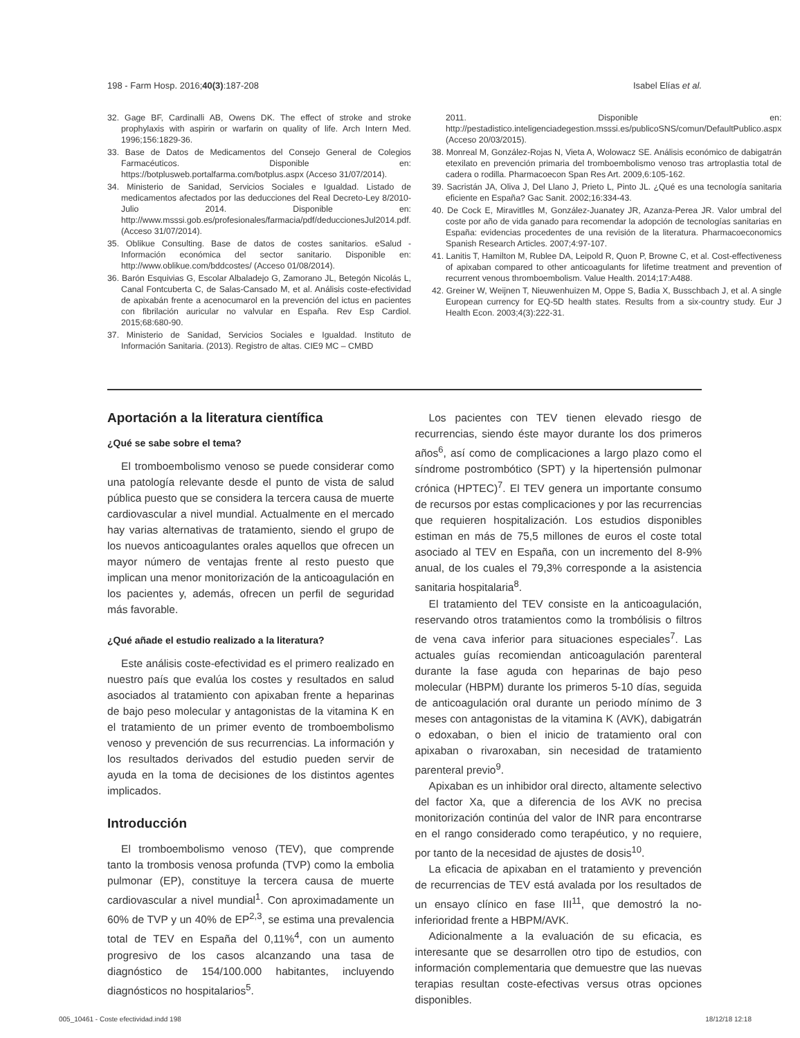198 - Farm Hosp. 2016;40(3):187-208 Isabel Elías et al.
32. Gage BF, Cardinalli AB, Owens DK. The effect of stroke and stroke prophylaxis with aspirin or warfarin on quality of life. Arch Intern Med. 1996;156:1829-36.
33. Base de Datos de Medicamentos del Consejo General de Colegios Farmacéuticos. Disponible en: https://botplusweb.portalfarma.com/botplus.aspx (Acceso 31/07/2014).
34. Ministerio de Sanidad, Servicios Sociales e Igualdad. Listado de medicamentos afectados por las deducciones del Real Decreto-Ley 8/2010- Julio 2014. Disponible en: http://www.msssi.gob.es/profesionales/farmacia/pdf/deduccionesJul2014.pdf. (Acceso 31/07/2014).
35. Oblikue Consulting. Base de datos de costes sanitarios. eSalud - Información económica del sector sanitario. Disponible en: http://www.oblikue.com/bddcostes/ (Acceso 01/08/2014).
36. Barón Esquivias G, Escolar Albaladejo G, Zamorano JL, Betegón Nicolás L, Canal Fontcuberta C, de Salas-Cansado M, et al. Análisis coste-efectividad de apixabán frente a acenocumarol en la prevención del ictus en pacientes con fibrilación auricular no valvular en España. Rev Esp Cardiol. 2015;68:680-90.
37. Ministerio de Sanidad, Servicios Sociales e Igualdad. Instituto de Información Sanitaria. (2013). Registro de altas. CIE9 MC – CMBD
2011. Disponible en: http://pestadistico.inteligenciadegestion.msssi.es/publicoSNS/comun/DefaultPublico.aspx (Acceso 20/03/2015).
38. Monreal M, González-Rojas N, Vieta A, Wolowacz SE. Análisis económico de dabigatrán etexilato en prevención primaria del tromboembolismo venoso tras artroplastia total de cadera o rodilla. Pharmacoecon Span Res Art. 2009,6:105-162.
39. Sacristán JA, Oliva J, Del Llano J, Prieto L, Pinto JL. ¿Qué es una tecnología sanitaria eficiente en España? Gac Sanit. 2002;16:334-43.
40. De Cock E, Miravitlles M, González-Juanatey JR, Azanza-Perea JR. Valor umbral del coste por año de vida ganado para recomendar la adopción de tecnologías sanitarias en España: evidencias procedentes de una revisión de la literatura. Pharmacoeconomics Spanish Research Articles. 2007;4:97-107.
41. Lanitis T, Hamilton M, Rublee DA, Leipold R, Quon P, Browne C, et al. Cost-effectiveness of apixaban compared to other anticoagulants for lifetime treatment and prevention of recurrent venous thromboembolism. Value Health. 2014;17:A488.
42. Greiner W, Weijnen T, Nieuwenhuizen M, Oppe S, Badia X, Busschbach J, et al. A single European currency for EQ-5D health states. Results from a six-country study. Eur J Health Econ. 2003;4(3):222-31.
Aportación a la literatura científica
¿Qué se sabe sobre el tema?
El tromboembolismo venoso se puede considerar como una patología relevante desde el punto de vista de salud pública puesto que se considera la tercera causa de muerte cardiovascular a nivel mundial. Actualmente en el mercado hay varias alternativas de tratamiento, siendo el grupo de los nuevos anticoagulantes orales aquellos que ofrecen un mayor número de ventajas frente al resto puesto que implican una menor monitorización de la anticoagulación en los pacientes y, además, ofrecen un perfil de seguridad más favorable.
¿Qué añade el estudio realizado a la literatura?
Este análisis coste-efectividad es el primero realizado en nuestro país que evalúa los costes y resultados en salud asociados al tratamiento con apixaban frente a heparinas de bajo peso molecular y antagonistas de la vitamina K en el tratamiento de un primer evento de tromboembolismo venoso y prevención de sus recurrencias. La información y los resultados derivados del estudio pueden servir de ayuda en la toma de decisiones de los distintos agentes implicados.
Introducción
El tromboembolismo venoso (TEV), que comprende tanto la trombosis venosa profunda (TVP) como la embolia pulmonar (EP), constituye la tercera causa de muerte cardiovascular a nivel mundial<sup>1</sup>. Con aproximadamente un 60% de TVP y un 40% de EP<sup>2,3</sup>, se estima una prevalencia total de TEV en España del 0,11%<sup>4</sup>, con un aumento progresivo de los casos alcanzando una tasa de diagnóstico de 154/100.000 habitantes, incluyendo diagnósticos no hospitalarios<sup>5</sup>.
Los pacientes con TEV tienen elevado riesgo de recurrencias, siendo éste mayor durante los dos primeros años<sup>6</sup>, así como de complicaciones a largo plazo como el síndrome postrombótico (SPT) y la hipertensión pulmonar crónica (HPTEC)<sup>7</sup>. El TEV genera un importante consumo de recursos por estas complicaciones y por las recurrencias que requieren hospitalización. Los estudios disponibles estiman en más de 75,5 millones de euros el coste total asociado al TEV en España, con un incremento del 8-9% anual, de los cuales el 79,3% corresponde a la asistencia sanitaria hospitalaria<sup>8</sup>.
El tratamiento del TEV consiste en la anticoagulación, reservando otros tratamientos como la trombólisis o filtros de vena cava inferior para situaciones especiales<sup>7</sup>. Las actuales guías recomiendan anticoagulación parenteral durante la fase aguda con heparinas de bajo peso molecular (HBPM) durante los primeros 5-10 días, seguida de anticoagulación oral durante un periodo mínimo de 3 meses con antagonistas de la vitamina K (AVK), dabigatrán o edoxaban, o bien el inicio de tratamiento oral con apixaban o rivaroxaban, sin necesidad de tratamiento parenteral previo<sup>9</sup>.
Apixaban es un inhibidor oral directo, altamente selectivo del factor Xa, que a diferencia de los AVK no precisa monitorización continúa del valor de INR para encontrarse en el rango considerado como terapéutico, y no requiere, por tanto de la necesidad de ajustes de dosis<sup>10</sup>.
La eficacia de apixaban en el tratamiento y prevención de recurrencias de TEV está avalada por los resultados de un ensayo clínico en fase III<sup>11</sup>, que demostró la no-inferioridad frente a HBPM/AVK.
Adicionalmente a la evaluación de su eficacia, es interesante que se desarrollen otro tipo de estudios, con información complementaria que demuestre que las nuevas terapias resultan coste-efectivas versus otras opciones disponibles.
005_10461 - Coste efectividad.indd 198 18/12/18 12:18